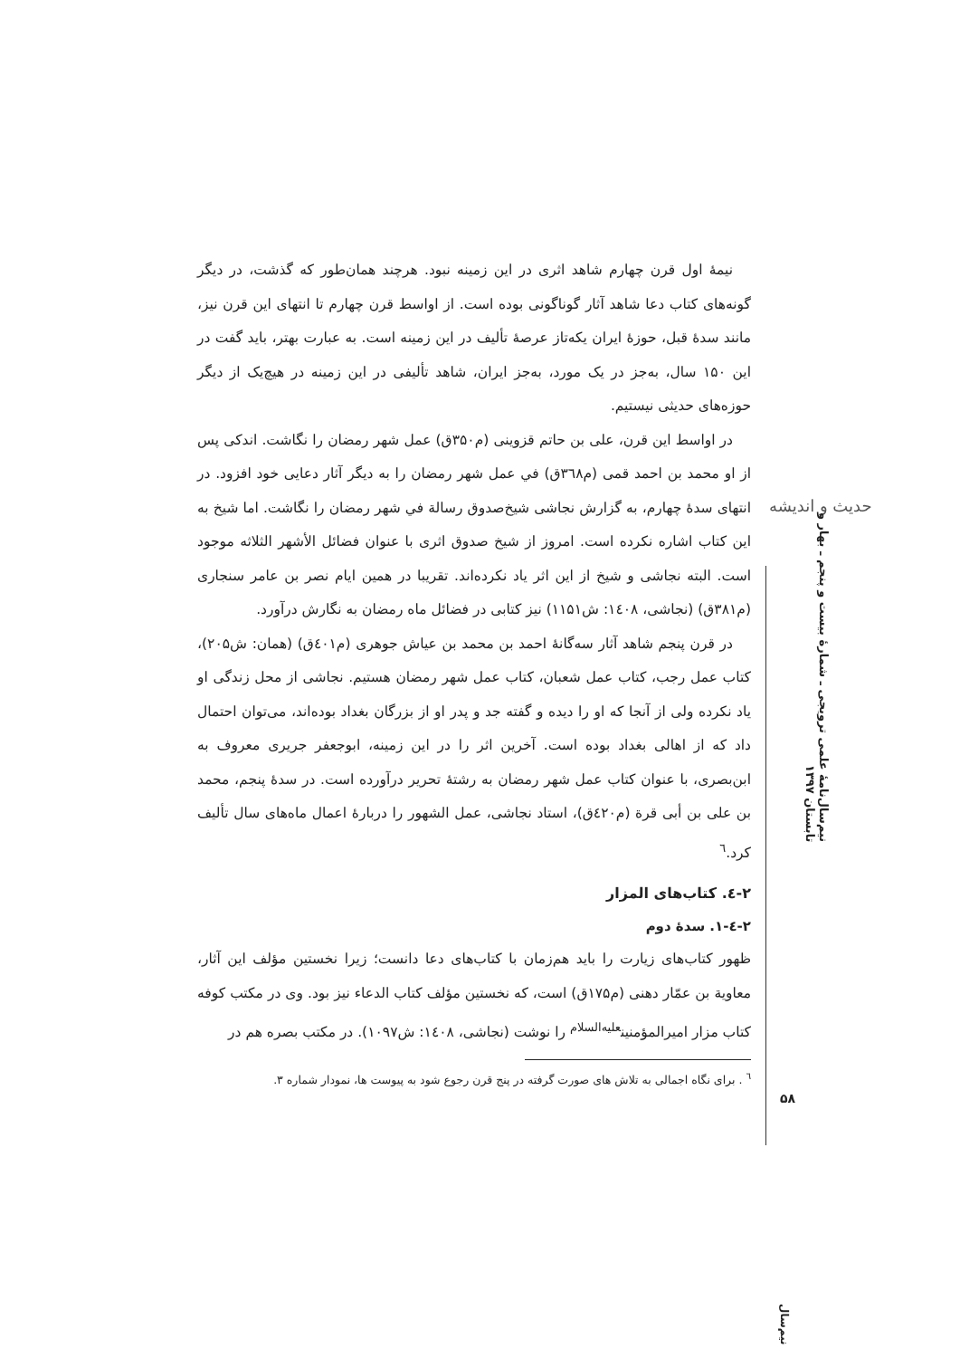حدیث و اندیشه
نیم‌سال‌نامهٔ علمی ترویجی ـ شمارهٔ بیست و پنجم ـ بهار و تابستان ۱۳۹۷
نیمهٔ اول قرن چهارم شاهد اثری در این زمینه نبود. هرچند همان‌طور که گذشت، در دیگر گونه‌های کتاب دعا شاهد آثار گوناگونی بوده است. از اواسط قرن چهارم تا انتهای این قرن نیز، مانند سدهٔ قبل، حوزهٔ ایران یکه‌تاز عرصهٔ تألیف در این زمینه است. به عبارت بهتر، باید گفت در این ۱۵۰ سال، به‌جز در یک مورد، به‌جز ایران، شاهد تألیفی در این زمینه در هیچ‌یک از دیگر حوزه‌های حدیثی نیستیم.
در اواسط این قرن، علی بن حاتم قزوینی (م۳۵۰ق) عمل شهر رمضان را نگاشت. اندکی پس از او محمد بن احمد قمی (م۳٦۸ق) في عمل شهر رمضان را به دیگر آثار دعایی خود افزود. در انتهای سدهٔ چهارم، به گزارش نجاشی شیخ‌صدوق رسالة في شهر رمضان را نگاشت. اما شیخ به این کتاب اشاره نکرده است. امروز از شیخ صدوق اثری با عنوان فضائل الأشهر الثلاثه موجود است. البته نجاشی و شیخ از این اثر یاد نکرده‌اند. تقریبا در همین ایام نصر بن عامر سنجاری (م۳۸۱ق) (نجاشی، ۱٤۰۸: ش۱۱۵۱) نیز کتابی در فضائل ماه رمضان به نگارش درآورد.
در قرن پنجم شاهد آثار سه‌گانهٔ احمد بن محمد بن عیاش جوهری (م٤۰۱ق) (همان: ش۲۰۵)، کتاب عمل رجب، کتاب عمل شعبان، کتاب عمل شهر رمضان هستیم. نجاشی از محل زندگی او یاد نکرده ولی از آنجا که او را دیده و گفته جد و پدر او از بزرگان بغداد بوده‌اند، می‌توان احتمال داد که از اهالی بغداد بوده است. آخرین اثر را در این زمینه، ابوجعفر جریری معروف به ابن‌بصری، با عنوان کتاب عمل شهر رمضان به رشتهٔ تحریر درآورده است. در سدهٔ پنجم، محمد بن علی بن أبی قرة (م٤۲۰ق)، استاد نجاشی، عمل الشهور را دربارهٔ اعمال ماه‌های سال تألیف کرد.<sup>٦</sup>
۲-٤. کتاب‌های المزار
۲-٤-۱. سدهٔ دوم
ظهور کتاب‌های زیارت را باید هم‌زمان با کتاب‌های دعا دانست؛ زیرا نخستین مؤلف این آثار، معاویة بن عمّار دهنی (م۱۷۵ق) است، که نخستین مؤلف کتاب الدعاء نیز بود. وی در مکتب کوفه کتاب مزار امیرالمؤمنین<sup>علیه‌السلام</sup> را نوشت (نجاشی، ۱٤۰۸: ش۱۰۹۷). در مکتب بصره هم در
<sup>٦</sup> . برای نگاه اجمالی به تلاش های صورت گرفته در پنج قرن رجوع شود به پیوست ها، نمودار شماره ۳.
۵۸
نیم‌سال